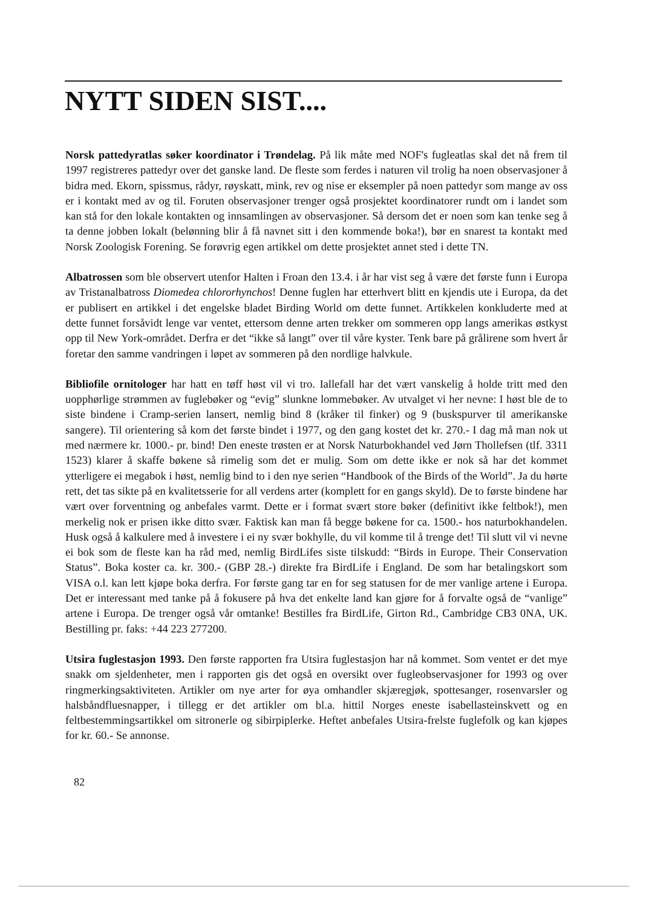NYTT SIDEN SIST....
Norsk pattedyratlas søker koordinator i Trøndelag. På lik måte med NOF's fugleatlas skal det nå frem til 1997 registreres pattedyr over det ganske land. De fleste som ferdes i naturen vil trolig ha noen observasjoner å bidra med. Ekorn, spissmus, rådyr, røyskatt, mink, rev og nise er eksempler på noen pattedyr som mange av oss er i kontakt med av og til. Foruten observasjoner trenger også prosjektet koordinatorer rundt om i landet som kan stå for den lokale kontakten og innsamlingen av observasjoner. Så dersom det er noen som kan tenke seg å ta denne jobben lokalt (belønning blir å få navnet sitt i den kommende boka!), bør en snarest ta kontakt med Norsk Zoologisk Forening. Se forøvrig egen artikkel om dette prosjektet annet sted i dette TN.
Albatrossen som ble observert utenfor Halten i Froan den 13.4. i år har vist seg å være det første funn i Europa av Tristanalbatross Diomedea chlororhynchos! Denne fuglen har etterhvert blitt en kjendis ute i Europa, da det er publisert en artikkel i det engelske bladet Birding World om dette funnet. Artikkelen konkluderte med at dette funnet forsåvidt lenge var ventet, ettersom denne arten trekker om sommeren opp langs amerikas østkyst opp til New York-området. Derfra er det “ikke så langt” over til våre kyster. Tenk bare på grålirene som hvert år foretar den samme vandringen i løpet av sommeren på den nordlige halvkule.
Bibliofile ornitologer har hatt en tøff høst vil vi tro. Iallefall har det vært vanskelig å holde tritt med den uopphørlige strømmen av fuglebøker og “evig” slunkne lommebøker. Av utvalget vi her nevne: I høst ble de to siste bindene i Cramp-serien lansert, nemlig bind 8 (kråker til finker) og 9 (buskspurver til amerikanske sangere). Til orientering så kom det første bindet i 1977, og den gang kostet det kr. 270.- I dag må man nok ut med nærmere kr. 1000.- pr. bind! Den eneste trøsten er at Norsk Naturbokhandel ved Jørn Thollefsen (tlf. 3311 1523) klarer å skaffe bøkene så rimelig som det er mulig. Som om dette ikke er nok så har det kommet ytterligere ei megabok i høst, nemlig bind to i den nye serien “Handbook of the Birds of the World”. Ja du hørte rett, det tas sikte på en kvalitetsserie for all verdens arter (komplett for en gangs skyld). De to første bindene har vært over forventning og anbefales varmt. Dette er i format svært store bøker (definitivt ikke feltbok!), men merkelig nok er prisen ikke ditto svær. Faktisk kan man få begge bøkene for ca. 1500.- hos naturbokhandelen. Husk også å kalkulere med å investere i ei ny svær bokhylle, du vil komme til å trenge det! Til slutt vil vi nevne ei bok som de fleste kan ha råd med, nemlig BirdLifes siste tilskudd: “Birds in Europe. Their Conservation Status”. Boka koster ca. kr. 300.- (GBP 28.-) direkte fra BirdLife i England. De som har betalingskort som VISA o.l. kan lett kjøpe boka derfra. For første gang tar en for seg statusen for de mer vanlige artene i Europa. Det er interessant med tanke på å fokusere på hva det enkelte land kan gjøre for å forvalte også de “vanlige” artene i Europa. De trenger også vår omtanke! Bestilles fra BirdLife, Girton Rd., Cambridge CB3 0NA, UK. Bestilling pr. faks: +44 223 277200.
Utsira fuglestasjon 1993. Den første rapporten fra Utsira fuglestasjon har nå kommet. Som ventet er det mye snakk om sjeldenheter, men i rapporten gis det også en oversikt over fugleobservasjoner for 1993 og over ringmerkingsaktiviteten. Artikler om nye arter for øya omhandler skjæregjøk, spottesanger, rosenvarsler og halsbåndfluesnapper, i tillegg er det artikler om bl.a. hittil Norges eneste isabellasteinskvett og en feltbestemmingsartikkel om sitronerle og sibirpiplerke. Heftet anbefales Utsira-frelste fuglefolk og kan kjøpes for kr. 60.- Se annonse.
82